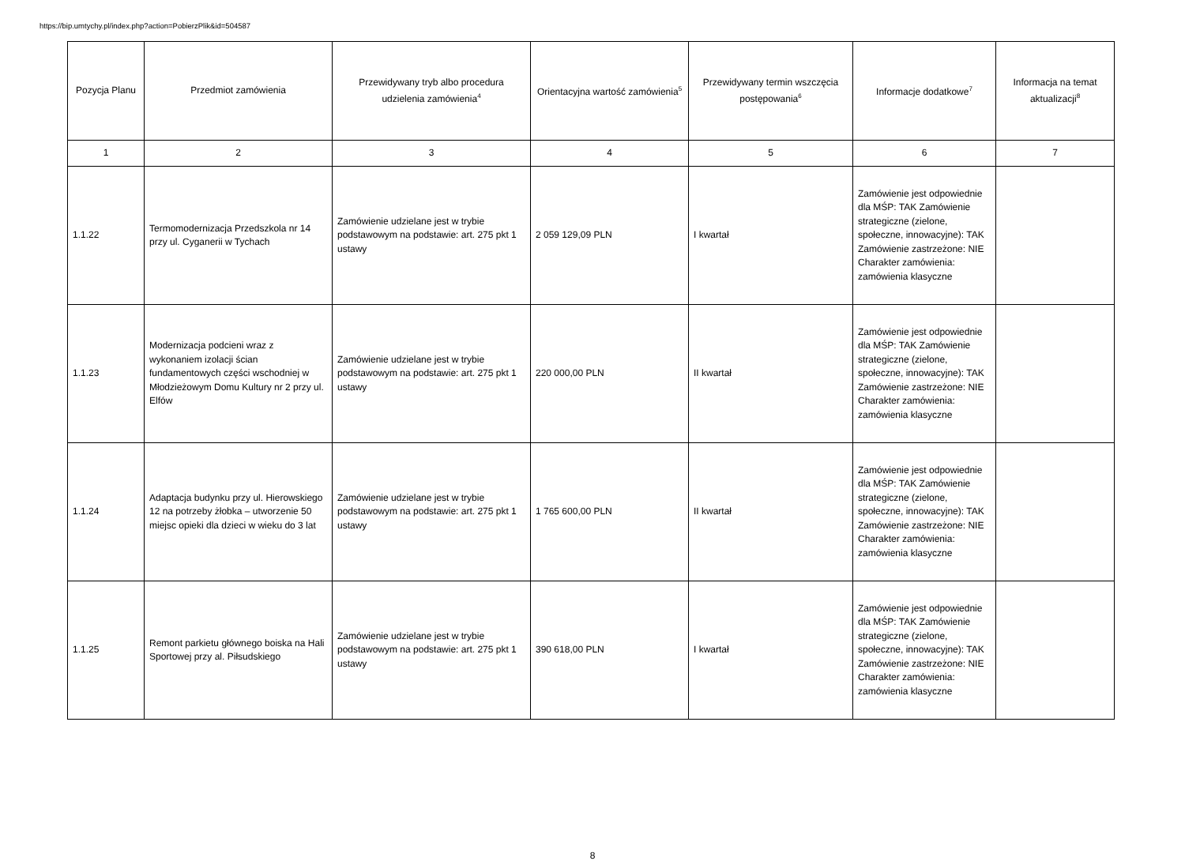https://bip.umtychy.pl/index.php?action=PobierzPlik&id=504587
| Pozycja Planu | Przedmiot zamówienia | Przewidywany tryb albo procedura udzielenia zamówienia<sup>4</sup> | Orientacyjna wartość zamówienia<sup>5</sup> | Przewidywany termin wszczęcia postępowania<sup>6</sup> | Informacje dodatkowe<sup>7</sup> | Informacja na temat aktualizacji<sup>8</sup> |
| --- | --- | --- | --- | --- | --- | --- |
| 1 | 2 | 3 | 4 | 5 | 6 | 7 |
| 1.1.22 | Termomodernizacja Przedszkola nr 14 przy ul. Cyganerii w Tychach | Zamówienie udzielane jest w trybie podstawowym na podstawie: art. 275 pkt 1 ustawy | 2 059 129,09 PLN | I kwartał | Zamówienie jest odpowiednie dla MŚP: TAK Zamówienie strategiczne (zielone, społeczne, innowacyjne): TAK Zamówienie zastrzeżone: NIE Charakter zamówienia: zamówienia klasyczne | |
| 1.1.23 | Modernizacja podcieni wraz z wykonaniem izolacji ścian fundamentowych części wschodniej w Młodzieżowym Domu Kultury nr 2 przy ul. Elfów | Zamówienie udzielane jest w trybie podstawowym na podstawie: art. 275 pkt 1 ustawy | 220 000,00 PLN | II kwartał | Zamówienie jest odpowiednie dla MŚP: TAK Zamówienie strategiczne (zielone, społeczne, innowacyjne): TAK Zamówienie zastrzeżone: NIE Charakter zamówienia: zamówienia klasyczne | |
| 1.1.24 | Adaptacja budynku przy ul. Hierowskiego 12 na potrzeby żłobka – utworzenie 50 miejsc opieki dla dzieci w wieku do 3 lat | Zamówienie udzielane jest w trybie podstawowym na podstawie: art. 275 pkt 1 ustawy | 1 765 600,00 PLN | II kwartał | Zamówienie jest odpowiednie dla MŚP: TAK Zamówienie strategiczne (zielone, społeczne, innowacyjne): TAK Zamówienie zastrzeżone: NIE Charakter zamówienia: zamówienia klasyczne | |
| 1.1.25 | Remont parkietu głównego boiska na Hali Sportowej przy al. Piłsudskiego | Zamówienie udzielane jest w trybie podstawowym na podstawie: art. 275 pkt 1 ustawy | 390 618,00 PLN | I kwartał | Zamówienie jest odpowiednie dla MŚP: TAK Zamówienie strategiczne (zielone, społeczne, innowacyjne): TAK Zamówienie zastrzeżone: NIE Charakter zamówienia: zamówienia klasyczne | |
8